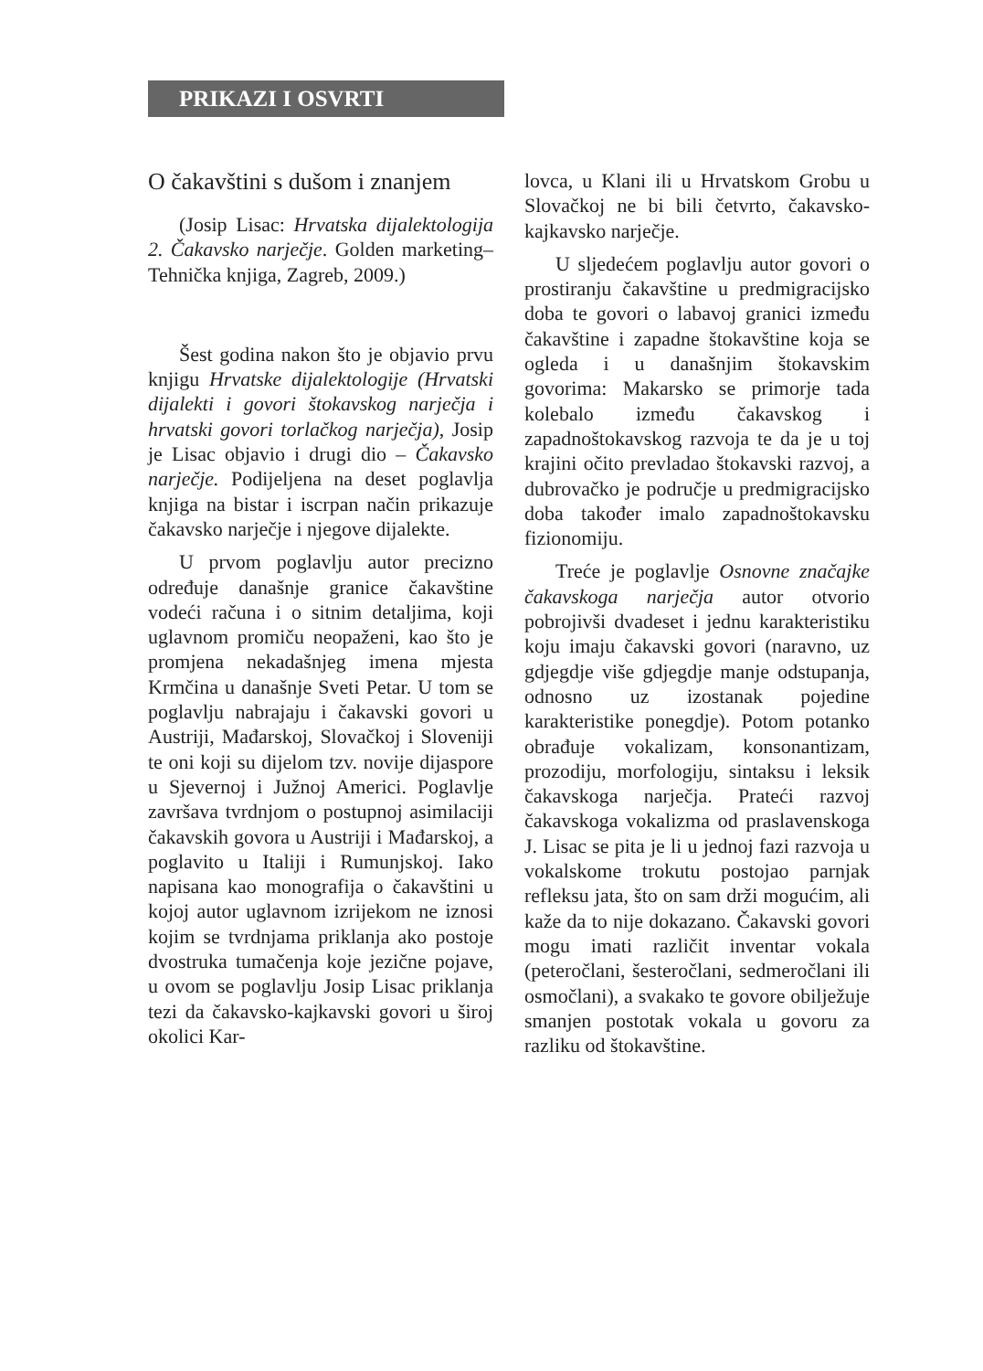PRIKAZI I OSVRTI
O čakavštini s dušom i znanjem
(Josip Lisac: Hrvatska dijalektologija 2. Čakavsko narječje. Golden marketing–Tehnička knjiga, Zagreb, 2009.)
Šest godina nakon što je objavio prvu knjigu Hrvatske dijalektologije (Hrvatski dijalekti i govori štokavskog narječja i hrvatski govori torlačkog narječja), Josip je Lisac objavio i drugi dio – Čakavsko narječje. Podijeljena na deset poglavlja knjiga na bistar i iscrpan način prikazuje čakavsko narječje i njegove dijalekte.
U prvom poglavlju autor precizno određuje današnje granice čakavštine vodeći računa i o sitnim detaljima, koji uglavnom promiču neopaženi, kao što je promjena nekadašnjeg imena mjesta Krmčina u današnje Sveti Petar. U tom se poglavlju nabrajaju i čakavski govori u Austriji, Mađarskoj, Slovačkoj i Sloveniji te oni koji su dijelom tzv. novije dijaspore u Sjevernoj i Južnoj Americi. Poglavlje završava tvrdnjom o postupnoj asimilaciji čakavskih govora u Austriji i Mađarskoj, a poglavito u Italiji i Rumunjskoj. Iako napisana kao monografija o čakavštini u kojoj autor uglavnom izrijekom ne iznosi kojim se tvrdnjama priklanja ako postoje dvostruka tumačenja koje jezične pojave, u ovom se poglavlju Josip Lisac priklanja tezi da čakavsko-kajkavski govori u široj okolici Kar-
lovca, u Klani ili u Hrvatskom Grobu u Slovačkoj ne bi bili četvrto, čakavsko-kajkavsko narječje.
U sljedećem poglavlju autor govori o prostiranju čakavštine u predmigracijsko doba te govori o labavoj granici između čakavštine i zapadne štokavštine koja se ogleda i u današnjim štokavskim govorima: Makarsko se primorje tada kolebalo između čakavskog i zapadnoštokavskog razvoja te da je u toj krajini očito prevladao štokavski razvoj, a dubrovačko je područje u predmigracijsko doba također imalo zapadnoštokavsku fizionomiju.
Treće je poglavlje Osnovne značajke čakavskoga narječja autor otvorio pobrojivši dvadeset i jednu karakteristiku koju imaju čakavski govori (naravno, uz gdjegdje više gdjegdje manje odstupanja, odnosno uz izostanak pojedine karakteristike ponegdje). Potom potanko obrađuje vokalizam, konsonantizam, prozodiju, morfologiju, sintaksu i leksik čakavskoga narječja. Prateći razvoj čakavskoga vokalizma od praslavenskoga J. Lisac se pita je li u jednoj fazi razvoja u vokalskome trokutu postojao parnjak refleksu jata, što on sam drži mogućim, ali kaže da to nije dokazano. Čakavski govori mogu imati različit inventar vokala (peteročlani, šesteročlani, sedmeročlani ili osmočlani), a svakako te govore obilježuje smanjen postotak vokala u govoru za razliku od štokavštine.